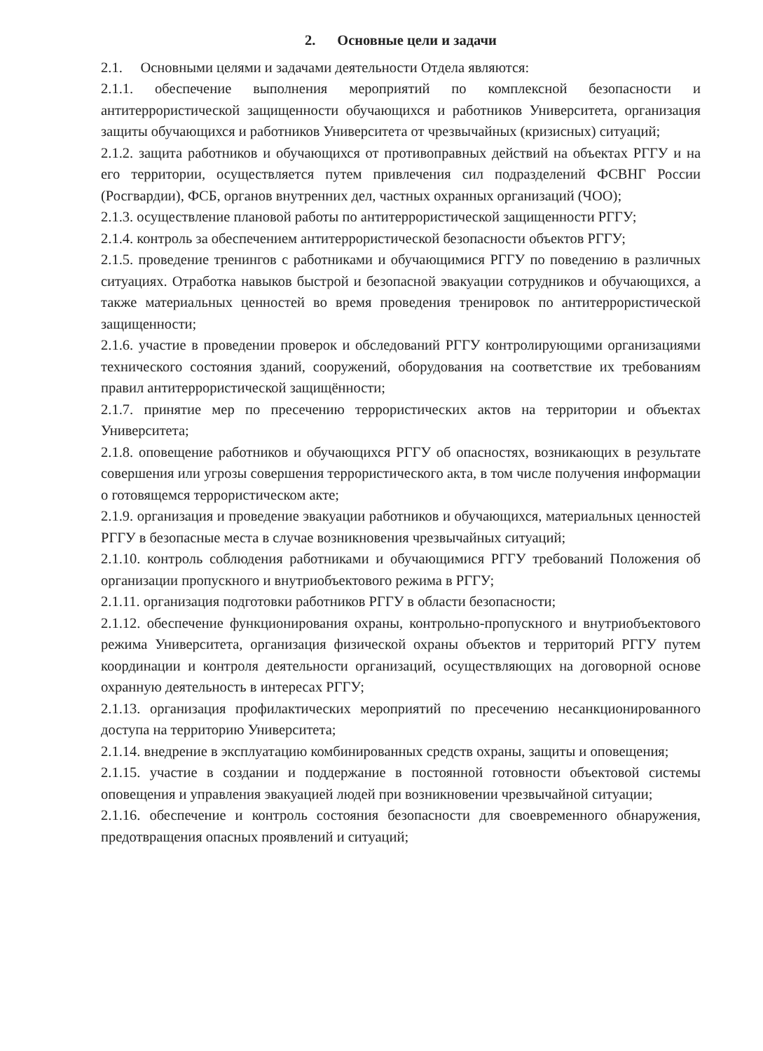2. Основные цели и задачи
2.1. Основными целями и задачами деятельности Отдела являются:
2.1.1. обеспечение выполнения мероприятий по комплексной безопасности и антитеррористической защищенности обучающихся и работников Университета, организация защиты обучающихся и работников Университета от чрезвычайных (кризисных) ситуаций;
2.1.2. защита работников и обучающихся от противоправных действий на объектах РГГУ и на его территории, осуществляется путем привлечения сил подразделений ФСВНГ России (Росгвардии), ФСБ, органов внутренних дел, частных охранных организаций (ЧОО);
2.1.3. осуществление плановой работы по антитеррористической защищенности РГГУ;
2.1.4. контроль за обеспечением антитеррористической безопасности объектов РГГУ;
2.1.5. проведение тренингов с работниками и обучающимися РГГУ по поведению в различных ситуациях. Отработка навыков быстрой и безопасной эвакуации сотрудников и обучающихся, а также материальных ценностей во время проведения тренировок по антитеррористической защищенности;
2.1.6. участие в проведении проверок и обследований РГГУ контролирующими организациями технического состояния зданий, сооружений, оборудования на соответствие их требованиям правил антитеррористической защищённости;
2.1.7. принятие мер по пресечению террористических актов на территории и объектах Университета;
2.1.8. оповещение работников и обучающихся РГГУ об опасностях, возникающих в результате совершения или угрозы совершения террористического акта, в том числе получения информации о готовящемся террористическом акте;
2.1.9. организация и проведение эвакуации работников и обучающихся, материальных ценностей РГГУ в безопасные места в случае возникновения чрезвычайных ситуаций;
2.1.10. контроль соблюдения работниками и обучающимися РГГУ требований Положения об организации пропускного и внутриобъектового режима в РГГУ;
2.1.11. организация подготовки работников РГГУ в области безопасности;
2.1.12. обеспечение функционирования охраны, контрольно-пропускного и внутриобъектового режима Университета, организация физической охраны объектов и территорий РГГУ путем координации и контроля деятельности организаций, осуществляющих на договорной основе охранную деятельность в интересах РГГУ;
2.1.13. организация профилактических мероприятий по пресечению несанкционированного доступа на территорию Университета;
2.1.14. внедрение в эксплуатацию комбинированных средств охраны, защиты и оповещения;
2.1.15. участие в создании и поддержание в постоянной готовности объектовой системы оповещения и управления эвакуацией людей при возникновении чрезвычайной ситуации;
2.1.16. обеспечение и контроль состояния безопасности для своевременного обнаружения, предотвращения опасных проявлений и ситуаций;